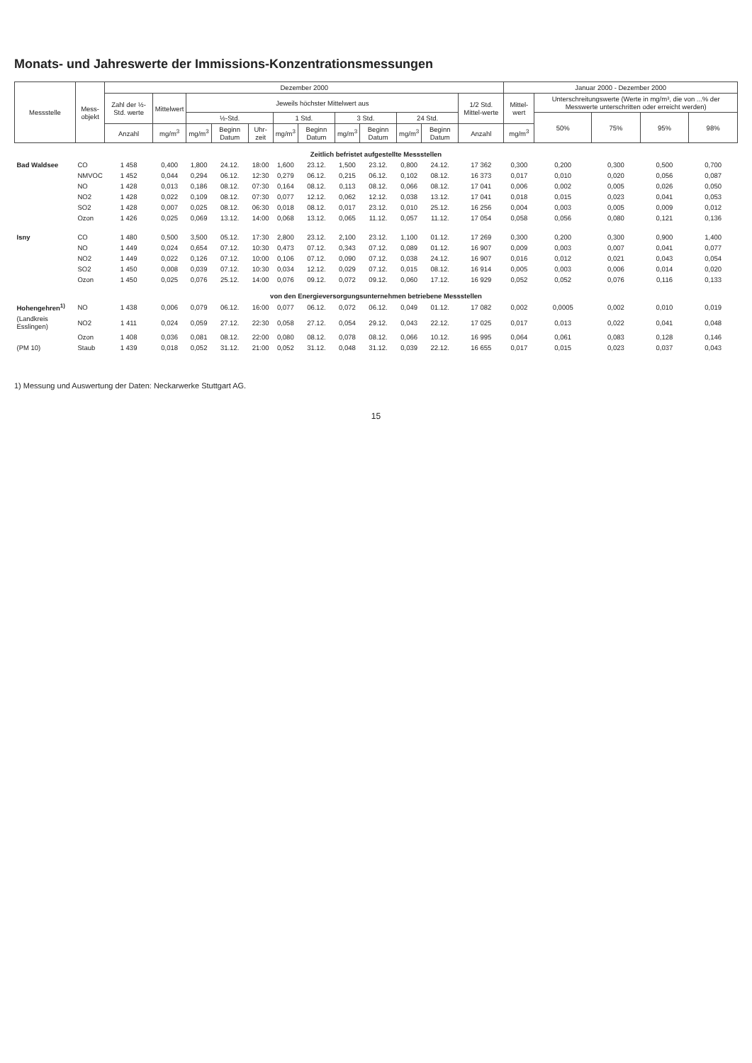Monats- und Jahreswerte der Immissions-Konzentrationsmessungen
| Messstelle | Mess- objekt | Dezember 2000 | | | | | | | | | | | | Januar 2000 - Dezember 2000 | | | | |
| --- | --- | --- | --- | --- | --- | --- | --- | --- | --- | --- | --- | --- | --- | --- | --- | --- | --- | --- |
| | | Zahl der ½-Std. werte | Mittelwert | Jeweils höchster Mittelwert aus | | | | | | | | | 1/2 Std. Mittel-werte | Mittel-wert | Unterschreitungswerte (Werte in mg/m³, die von ...% der Messwerte unterschritten oder erreicht werden) | | | |
| | | | | ½-Std. | | | 1 Std. | | 3 Std. | | 24 Std. | | | | 50% | 75% | 95% | 98% |
| | | Anzahl | mg/m<sup>3</sup> | mg/m<sup>3</sup> | Beginn Datum | Uhr-zeit | mg/m<sup>3</sup> | Beginn Datum | mg/m<sup>3</sup> | Beginn Datum | mg/m<sup>3</sup> | Beginn Datum | Anzahl | mg/m<sup>3</sup> | | | | |
| Zeitlich befristet aufgestellte Messstellen | | | | | | | | | | | | | | | | | | |
| Bad Waldsee | CO | 1 458 | 0,400 | 1,800 | 24.12. | 18:00 | 1,600 | 23.12. | 1,500 | 23.12. | 0,800 | 24.12. | 17 362 | 0,300 | 0,200 | 0,300 | 0,500 | 0,700 |
| | NMVOC | 1 452 | 0,044 | 0,294 | 06.12. | 12:30 | 0,279 | 06.12. | 0,215 | 06.12. | 0,102 | 08.12. | 16 373 | 0,017 | 0,010 | 0,020 | 0,056 | 0,087 |
| | NO | 1 428 | 0,013 | 0,186 | 08.12. | 07:30 | 0,164 | 08.12. | 0,113 | 08.12. | 0,066 | 08.12. | 17 041 | 0,006 | 0,002 | 0,005 | 0,026 | 0,050 |
| | NO2 | 1 428 | 0,022 | 0,109 | 08.12. | 07:30 | 0,077 | 12.12. | 0,062 | 12.12. | 0,038 | 13.12. | 17 041 | 0,018 | 0,015 | 0,023 | 0,041 | 0,053 |
| | SO2 | 1 428 | 0,007 | 0,025 | 08.12. | 06:30 | 0,018 | 08.12. | 0,017 | 23.12. | 0,010 | 25.12. | 16 256 | 0,004 | 0,003 | 0,005 | 0,009 | 0,012 |
| | Ozon | 1 426 | 0,025 | 0,069 | 13.12. | 14:00 | 0,068 | 13.12. | 0,065 | 11.12. | 0,057 | 11.12. | 17 054 | 0,058 | 0,056 | 0,080 | 0,121 | 0,136 |
| Isny | CO | 1 480 | 0,500 | 3,500 | 05.12. | 17:30 | 2,800 | 23.12. | 2,100 | 23.12. | 1,100 | 01.12. | 17 269 | 0,300 | 0,200 | 0,300 | 0,900 | 1,400 |
| | NO | 1 449 | 0,024 | 0,654 | 07.12. | 10:30 | 0,473 | 07.12. | 0,343 | 07.12. | 0,089 | 01.12. | 16 907 | 0,009 | 0,003 | 0,007 | 0,041 | 0,077 |
| | NO2 | 1 449 | 0,022 | 0,126 | 07.12. | 10:00 | 0,106 | 07.12. | 0,090 | 07.12. | 0,038 | 24.12. | 16 907 | 0,016 | 0,012 | 0,021 | 0,043 | 0,054 |
| | SO2 | 1 450 | 0,008 | 0,039 | 07.12. | 10:30 | 0,034 | 12.12. | 0,029 | 07.12. | 0,015 | 08.12. | 16 914 | 0,005 | 0,003 | 0,006 | 0,014 | 0,020 |
| | Ozon | 1 450 | 0,025 | 0,076 | 25.12. | 14:00 | 0,076 | 09.12. | 0,072 | 09.12. | 0,060 | 17.12. | 16 929 | 0,052 | 0,052 | 0,076 | 0,116 | 0,133 |
| von den Energieversorgungsunternehmen betriebene Messstellen | | | | | | | | | | | | | | | | | | |
| Hohengehren<sup>1)</sup> | NO | 1 438 | 0,006 | 0,079 | 06.12. | 16:00 | 0,077 | 06.12. | 0,072 | 06.12. | 0,049 | 01.12. | 17 082 | 0,002 | 0,0005 | 0,002 | 0,010 | 0,019 |
| (Landkreis Esslingen) | NO2 | 1 411 | 0,024 | 0,059 | 27.12. | 22:30 | 0,058 | 27.12. | 0,054 | 29.12. | 0,043 | 22.12. | 17 025 | 0,017 | 0,013 | 0,022 | 0,041 | 0,048 |
| | Ozon | 1 408 | 0,036 | 0,081 | 08.12. | 22:00 | 0,080 | 08.12. | 0,078 | 08.12. | 0,066 | 10.12. | 16 995 | 0,064 | 0,061 | 0,083 | 0,128 | 0,146 |
| (PM 10) | Staub | 1 439 | 0,018 | 0,052 | 31.12. | 21:00 | 0,052 | 31.12. | 0,048 | 31.12. | 0,039 | 22.12. | 16 655 | 0,017 | 0,015 | 0,023 | 0,037 | 0,043 |
1) Messung und Auswertung der Daten: Neckarwerke Stuttgart AG.
15